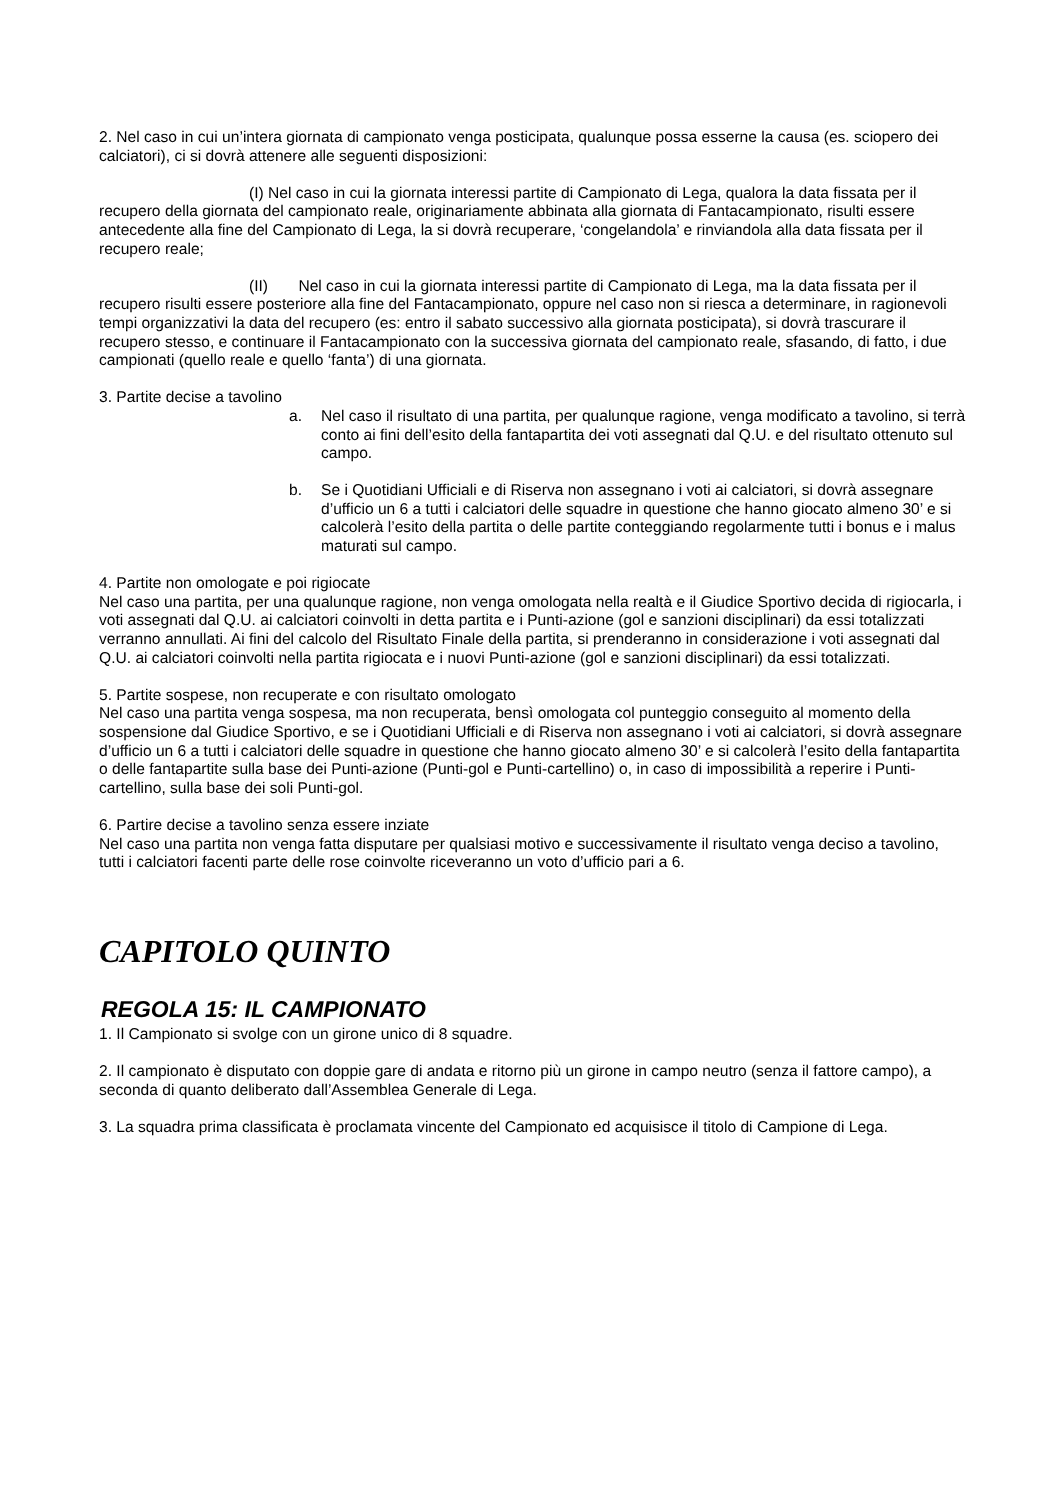2. Nel caso in cui un’intera giornata di campionato venga posticipata, qualunque possa esserne la causa (es. sciopero dei calciatori), ci si dovrà attenere alle seguenti disposizioni:
(I) Nel caso in cui la giornata interessi partite di Campionato di Lega, qualora la data fissata per il recupero della giornata del campionato reale, originariamente abbinata alla giornata di Fantacampionato, risulti essere antecedente alla fine del Campionato di Lega, la si dovrà recuperare, ‘congelandola’ e rinviandola alla data fissata per il recupero reale;
(II) Nel caso in cui la giornata interessi partite di Campionato di Lega, ma la data fissata per il recupero risulti essere posteriore alla fine del Fantacampionato, oppure nel caso non si riesca a determinare, in ragionevoli tempi organizzativi la data del recupero (es: entro il sabato successivo alla giornata posticipata), si dovrà trascurare il recupero stesso, e continuare il Fantacampionato con la successiva giornata del campionato reale, sfasando, di fatto, i due campionati (quello reale e quello ‘fanta’) di una giornata.
3. Partite decise a tavolino
a. Nel caso il risultato di una partita, per qualunque ragione, venga modificato a tavolino, si terrà conto ai fini dell’esito della fantapartita dei voti assegnati dal Q.U. e del risultato ottenuto sul campo.
b. Se i Quotidiani Ufficiali e di Riserva non assegnano i voti ai calciatori, si dovrà assegnare d’ufficio un 6 a tutti i calciatori delle squadre in questione che hanno giocato almeno 30’ e si calcolerà l’esito della partita o delle partite conteggiando regolarmente tutti i bonus e i malus maturati sul campo.
4. Partite non omologate e poi rigiocate
Nel caso una partita, per una qualunque ragione, non venga omologata nella realtà e il Giudice Sportivo decida di rigiocarla, i voti assegnati dal Q.U. ai calciatori coinvolti in detta partita e i Punti-azione (gol e sanzioni disciplinari) da essi totalizzati verranno annullati. Ai fini del calcolo del Risultato Finale della partita, si prenderanno in considerazione i voti assegnati dal Q.U. ai calciatori coinvolti nella partita rigiocata e i nuovi Punti-azione (gol e sanzioni disciplinari) da essi totalizzati.
5. Partite sospese, non recuperate e con risultato omologato
Nel caso una partita venga sospesa, ma non recuperata, bensì omologata col punteggio conseguito al momento della sospensione dal Giudice Sportivo, e se i Quotidiani Ufficiali e di Riserva non assegnano i voti ai calciatori, si dovrà assegnare d’ufficio un 6 a tutti i calciatori delle squadre in questione che hanno giocato almeno 30’ e si calcolerà l’esito della fantapartita o delle fantapartite sulla base dei Punti-azione (Punti-gol e Punti-cartellino) o, in caso di impossibilità a reperire i Punti-cartellino, sulla base dei soli Punti-gol.
6. Partire decise a tavolino senza essere inziate
Nel caso una partita non venga fatta disputare per qualsiasi motivo e successivamente il risultato venga deciso a tavolino, tutti i calciatori facenti parte delle rose coinvolte riceveranno un voto d’ufficio pari a 6.
CAPITOLO QUINTO
REGOLA 15: IL CAMPIONATO
1. Il Campionato si svolge con un girone unico di 8 squadre.
2. Il campionato è disputato con doppie gare di andata e ritorno più un girone in campo neutro (senza il fattore campo), a seconda di quanto deliberato dall’Assemblea Generale di Lega.
3. La squadra prima classificata è proclamata vincente del Campionato ed acquisisce il titolo di Campione di Lega.